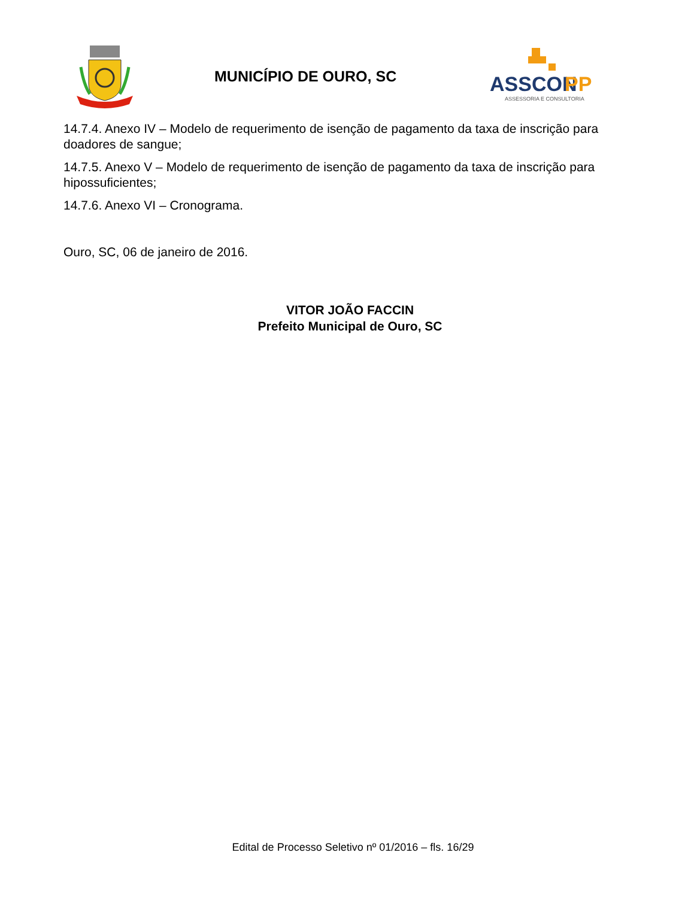MUNICÍPIO DE OURO, SC
ASSCON
PP
ASSESSORIA E CONSULTORIA
14.7.4. Anexo IV – Modelo de requerimento de isenção de pagamento da taxa de inscrição para doadores de sangue;
14.7.5. Anexo V – Modelo de requerimento de isenção de pagamento da taxa de inscrição para hipossuficientes;
14.7.6. Anexo VI – Cronograma.
Ouro, SC, 06 de janeiro de 2016.
VITOR JOÃO FACCIN
Prefeito Municipal de Ouro, SC
Edital de Processo Seletivo nº 01/2016 – fls. 16/29